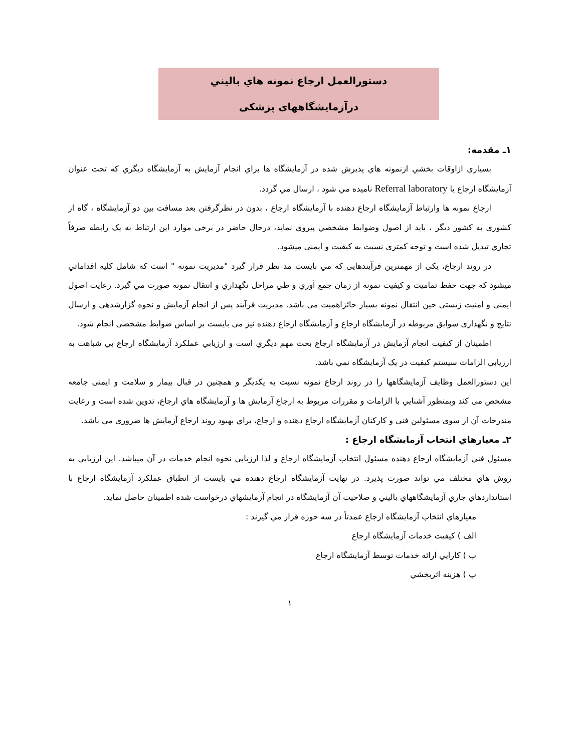دستورالعمل ارجاع نمونه هاي باليني
درآزمایشگاههای پزشکی
۱ـ مقدمه:
بسياري ازاوقات بخشي ازنمونه هاي پذيرش شده در آزمايشگاه ها براي انجام آزمايش به آزمايشگاه ديگري كه تحت عنوان آزمايشگاه ارجاع يا Referral laboratory ناميده مي شود ، ارسال مي گردد.
ارجاع نمونه ها وارتباط آزمايشگاه ارجاع دهنده با آزمايشگاه ارجاع ، بدون در نظرگرفتن بعد مسافت بين دو آزمايشگاه ، گاه از کشوری به کشور ديگر ، بايد از اصول وضوابط مشخصي پيروي نمايد، درحال حاضر در برخی موارد این ارتباط به یک رابطه صرفاً تجاري تبديل شده است و توجه کمتری نسبت به کیفیت و ایمنی میشود.
در روند ارجاع، يکی از مهمترين فرآيندهايی كه مي بايست مد نظر قرار گيرد "مديريت نمونه " است كه شامل كليه اقداماتي ميشود كه جهت حفظ تماميت و كيفيت نمونه از زمان جمع آوري و طي مراحل نگهداري و انتقال نمونه صورت مي گيرد. رعايت اصول ايمنی و امنيت زيستی حين انتقال نمونه بسيار حائزاهميت می باشد. مديريت فرآيند پس از انجام آزمايش و نحوه گزارشدهی و ارسال نتايج و نگهداری سوابق مربوطه در آزمايشگاه ارجاع و آزمايشگاه ارجاع دهنده نيز می بايست بر اساس ضوابط مشخصی انجام شود.
اطمينان از كيفيت انجام آزمايش در آزمايشگاه ارجاع بحث مهم ديگري است و ارزيابي عملكرد آزمايشگاه ارجاع بي شباهت به ارزيابي الزامات سيستم كيفيت در يک آزمايشگاه نمي باشد.
اين دستورالعمل وظايف آزمايشگاهها را در روند ارجاع نمونه نسبت به يکديگر و همچنين در قبال بيمار و سلامت و ايمنی جامعه مشخص می کند وبمنظور آشنايي با الزامات و مقررات مربوط به ارجاع آزمايش ها و آزمايشگاه هاي ارجاع، تدوين شده است و رعايت مندرجات آن از سوی مسئولين فنی و کارکنان آزمايشگاه ارجاع دهنده و ارجاع، براي بهبود روند ارجاع آزمايش ها ضروری می باشد.
۲ـ معيارهاي انتخاب آزمايشگاه ارجاع :
مسئول فني آزمايشگاه ارجاع دهنده مسئول انتخاب آزمايشگاه ارجاع و لذا ارزيابي نحوه انجام خدمات در آن ميباشد. اين ارزيابي به روش هاي مختلف مي تواند صورت پذيرد. در نهايت آزمايشگاه ارجاع دهنده مي بايست از انطباق عملكرد آزمايشگاه ارجاع با استانداردهاي جاري آزمايشگاههاي باليني و صلاحيت آن آزمايشگاه در انجام آزمايشهاي درخواست شده اطمينان حاصل نمايد.
معيارهاي انتخاب آزمايشگاه ارجاع عمدتاً در سه حوزه قرار مي گيرند :
الف ) كيفيت خدمات آزمايشگاه ارجاع
ب ) كارايي ارائه خدمات توسط آزمايشگاه ارجاع
پ ) هزينه اثربخشي
۱